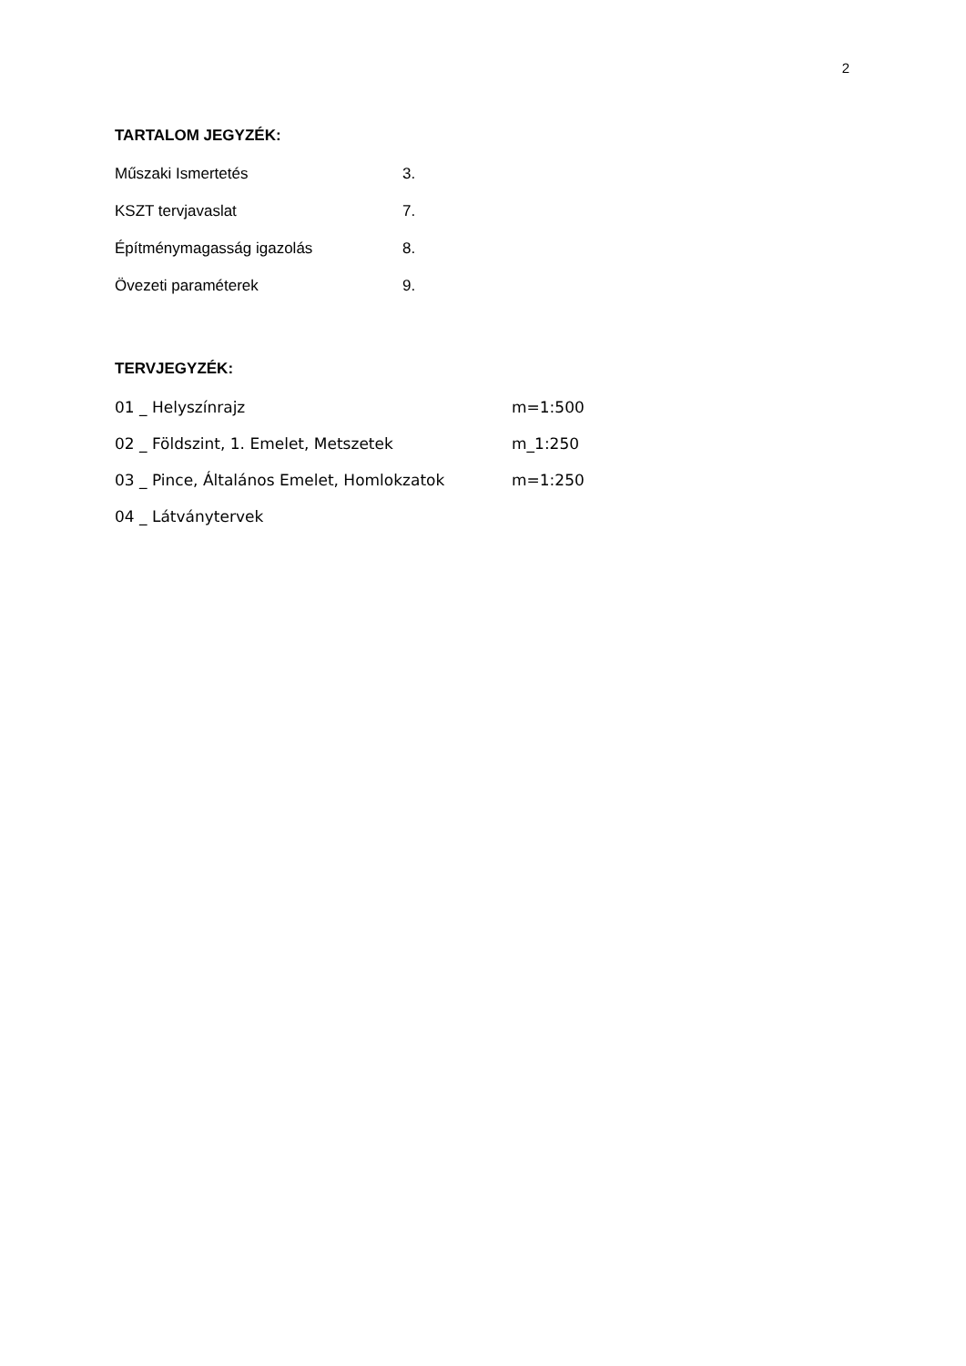2
TARTALOM JEGYZÉK:
| Műszaki Ismertetés | 3. |
| KSZT tervjavaslat | 7. |
| Építménymagasság igazolás | 8. |
| Övezeti paraméterek | 9. |
TERVJEGYZÉK:
| 01 _ Helyszínrajz | m=1:500 |
| 02 _ Földszint, 1. Emelet, Metszetek | m_1:250 |
| 03 _ Pince, Általános Emelet, Homlokzatok | m=1:250 |
| 04 _ Látványtervek | |